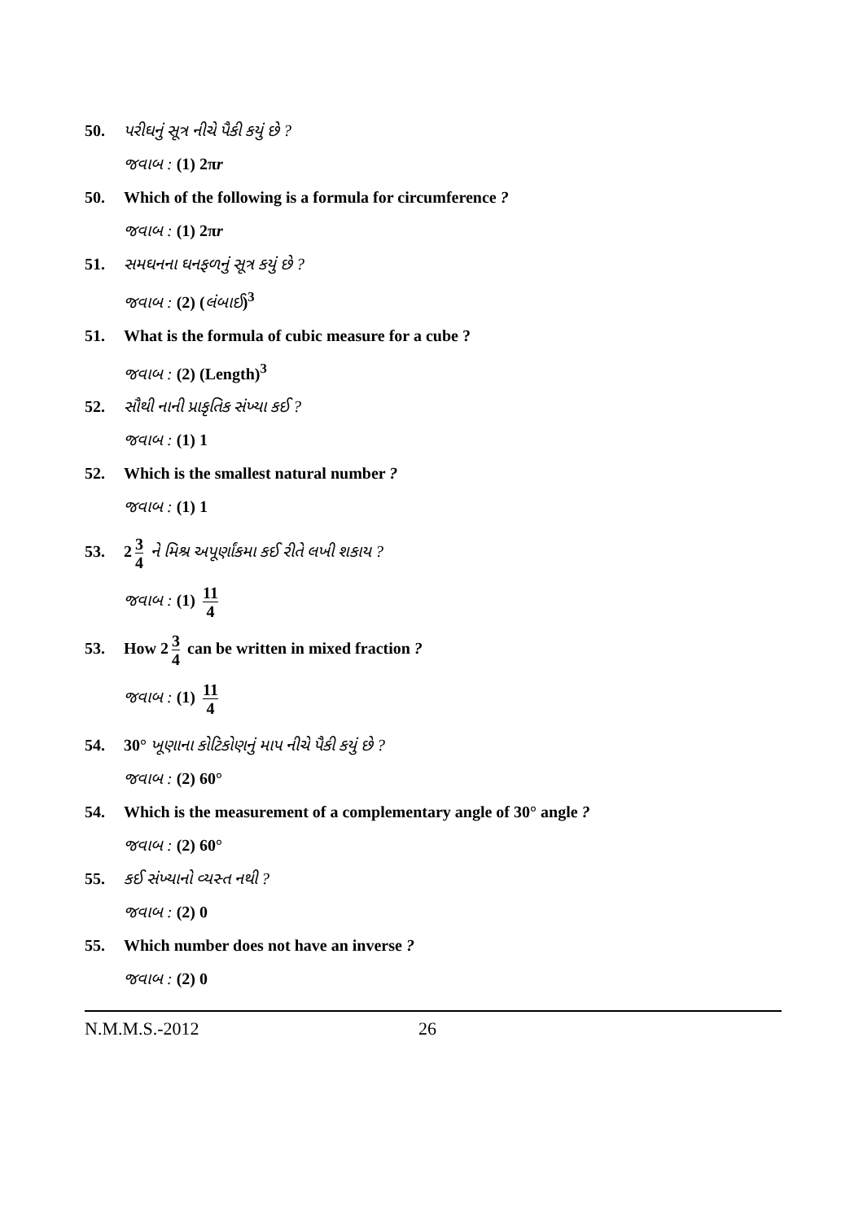50. પરીઘનું સૂત્ર નીચે પૈકી કયું છે ?
જવાબ : (1) 2πr
50. Which of the following is a formula for circumference ?
જવાબ : (1) 2πr
51. સમઘનના ઘનફળનું સૂત્ર કયું છે ?
જવાબ : (2) (લંબાઈ)<sup>3</sup>
51. What is the formula of cubic measure for a cube ?
જવાબ : (2) (Length)<sup>3</sup>
52. સૌથી નાની પ્રાકૃતિક સંખ્યા કઈ ?
જવાબ : (1) 1
52. Which is the smallest natural number ?
જવાબ : (1) 1
53. 2 3 4 ને મિશ્ર અપૂર્ણાંકમા કઈ રીતે લખી શકાય ?
જવાબ : (1) 11 4
53. How 2 3 4 can be written in mixed fraction ?
જવાબ : (1) 11 4
54. 30° ખૂણાના કોટિકોણનું માપ નીચે પૈકી કયું છે ?
જવાબ : (2) 60°
54. Which is the measurement of a complementary angle of 30° angle ?
જવાબ : (2) 60°
55. કઈ સંખ્યાનો વ્યસ્ત નથી ?
જવાબ : (2) 0
55. Which number does not have an inverse ?
જવાબ : (2) 0
N.M.M.S.-2012 26